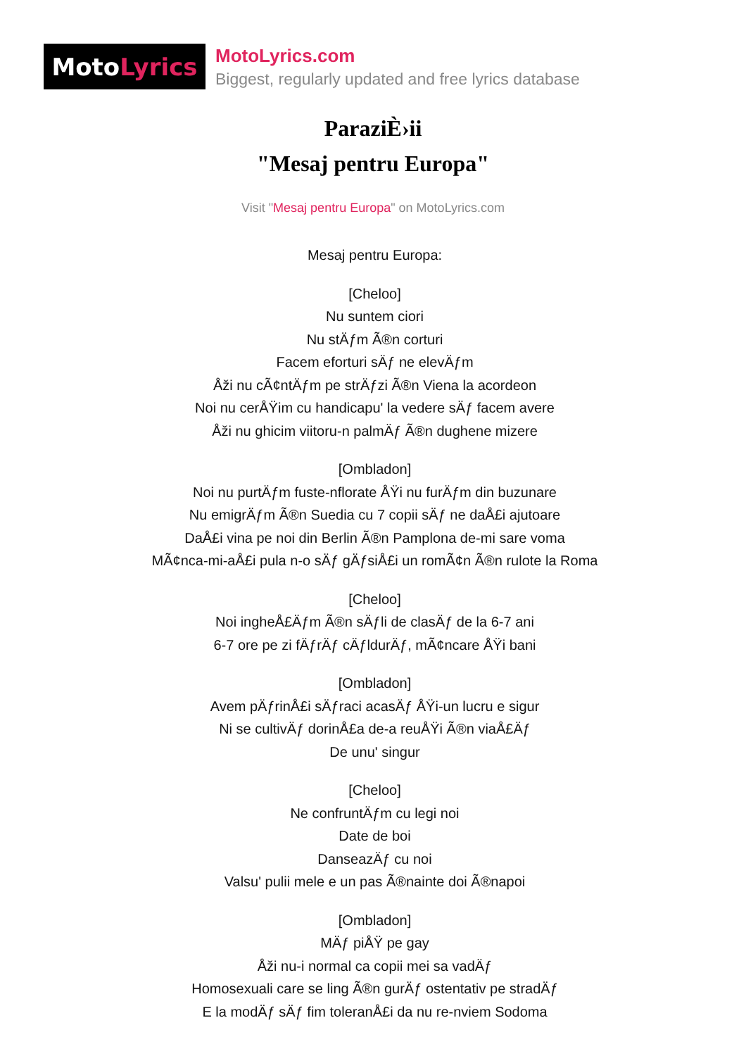Moto Lyrics
MotoLyrics.com
Biggest, regularly updated and free lyrics database
ParaziÈ›ii
"Mesaj pentru Europa"
Visit "Mesaj pentru Europa" on MotoLyrics.com
Mesaj pentru Europa:
[Cheloo]
Nu suntem ciori
Nu stÄƒm Ã®n corturi
Facem eforturi sÄƒ ne elevÄƒm
Åži nu cÃ¢ntÄƒm pe strÄƒzi Ã®n Viena la acordeon
Noi nu cerÅŸim cu handicapu' la vedere sÄƒ facem avere
Åži nu ghicim viitoru-n palmÄƒ Ã®n dughene mizere
[Ombladon]
Noi nu purtÄƒm fuste-nflorate ÅŸi nu furÄƒm din buzunare
Nu emigrÄƒm Ã®n Suedia cu 7 copii sÄƒ ne daÅ£i ajutoare
DaÅ£i vina pe noi din Berlin Ã®n Pamplona de-mi sare voma
MÃ¢nca-mi-aÅ£i pula n-o sÄƒ gÄƒsiÅ£i un romÃ¢n Ã®n rulote la Roma
[Cheloo]
Noi ingheÅ£Äƒm Ã®n sÄƒli de clasÄƒ de la 6-7 ani
6-7 ore pe zi fÄƒrÄƒ cÄƒldurÄƒ, mÃ¢ncare ÅŸi bani
[Ombladon]
Avem pÄƒrinÅ£i sÄƒraci acasÄƒ ÅŸi-un lucru e sigur
Ni se cultivÄƒ dorinÅ£a de-a reuÅŸi Ã®n viaÅ£Äƒ
De unu' singur
[Cheloo]
Ne confruntÄƒm cu legi noi
Date de boi
DanseazÄƒ cu noi
Valsu' pulii mele e un pas Ã®nainte doi Ã®napoi
[Ombladon]
MÄƒ piÅŸ pe gay
Åži nu-i normal ca copii mei sa vadÄƒ
Homosexuali care se ling Ã®n gurÄƒ ostentativ pe stradÄƒ
E la modÄƒ sÄƒ fim toleranÅ£i da nu re-nviem Sodoma